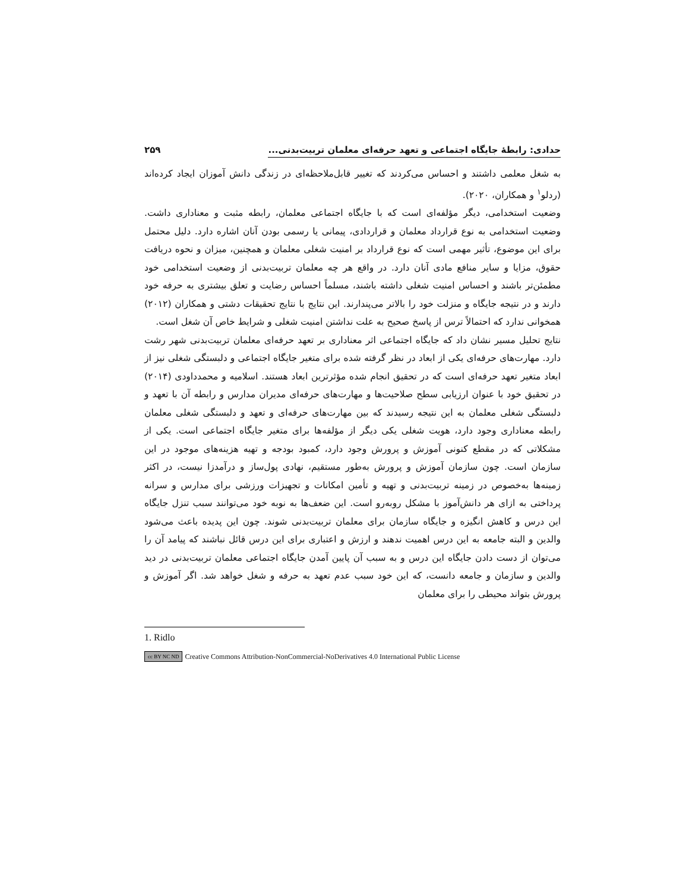حدادی: رابطۀ جایگاه اجتماعی و تعهد حرفه‌ای معلمان تربیت‌بدنی... ۲۵۹
به شغل معلمی داشتند و احساس می‌کردند که تغییر قابل‌ملاحظه‌ای در زندگی دانش آموزان ایجاد کرده‌اند (ردلو<sup>۱</sup> و همکاران، ۲۰۲۰).
وضعیت استخدامی، دیگر مؤلفه‌ای است که با جایگاه اجتماعی معلمان، رابطه مثبت و معناداری داشت. وضعیت استخدامی به نوع قرارداد معلمان و قراردادی، پیمانی یا رسمی بودن آنان اشاره دارد. دلیل محتمل برای این موضوع، تأثیر مهمی است که نوع قرارداد بر امنیت شغلی معلمان و همچنین، میزان و نحوه دریافت حقوق، مزایا و سایر منافع مادی آنان دارد. در واقع هر چه معلمان تربیت‌بدنی از وضعیت استخدامی خود مطمئن‌تر باشند و احساس امنیت شغلی داشته باشند، مسلماً احساس رضایت و تعلق بیشتری به حرفه خود دارند و در نتیجه جایگاه و منزلت خود را بالاتر می‌پندارند. این نتایج با نتایج تحقیقات دشتی و همکاران (۲۰۱۲) همخوانی ندارد که احتمالاً ترس از پاسخ صحیح به علت نداشتن امنیت شغلی و شرایط خاص آن شغل است.
نتایج تحلیل مسیر نشان داد که جایگاه اجتماعی اثر معناداری بر تعهد حرفه‌ای معلمان تربیت‌بدنی شهر رشت دارد. مهارت‌های حرفه‌ای یکی از ابعاد در نظر گرفته شده برای متغیر جایگاه اجتماعی و دلبستگی شغلی نیز از ابعاد متغیر تعهد حرفه‌ای است که در تحقیق انجام شده مؤثرترین ابعاد هستند. اسلامیه و محمدداودی (۲۰۱۴) در تحقیق خود با عنوان ارزیابی سطح صلاحیت‌ها و مهارت‌های حرفه‌ای مدیران مدارس و رابطه آن با تعهد و دلبستگی شغلی معلمان به این نتیجه رسیدند که بین مهارت‌های حرفه‌ای و تعهد و دلبستگی شغلی معلمان رابطه معناداری وجود دارد، هویت شغلی یکی دیگر از مؤلفه‌ها برای متغیر جایگاه اجتماعی است. یکی از مشکلاتی که در مقطع کنونی آموزش و پرورش وجود دارد، کمبود بودجه و تهیه هزینه‌های موجود در این سازمان است. چون سازمان آموزش و پرورش به‌طور مستقیم، نهادی پول‌ساز و درآمدزا نیست، در اکثر زمینه‌ها به‌خصوص در زمینه تربیت‌بدنی و تهیه و تأمین امکانات و تجهیزات ورزشی برای مدارس و سرانه پرداختی به ازای هر دانش‌آموز با مشکل روبه‌رو است. این ضعف‌ها به نوبه خود می‌توانند سبب تنزل جایگاه این درس و کاهش انگیزه و جایگاه سازمان برای معلمان تربیت‌بدنی شوند. چون این پدیده باعث می‌شود والدین و البته جامعه به این درس اهمیت ندهند و ارزش و اعتباری برای این درس قائل نباشند که پیامد آن را می‌توان از دست دادن جایگاه این درس و به سبب آن پایین آمدن جایگاه اجتماعی معلمان تربیت‌بدنی در دید والدین و سازمان و جامعه دانست، که این خود سبب عدم تعهد به حرفه و شغل خواهد شد. اگر آموزش و پرورش بتواند محیطی را برای معلمان
1. Ridlo
cc BY NC ND Creative Commons Attribution-NonCommercial-NoDerivatives 4.0 International Public License